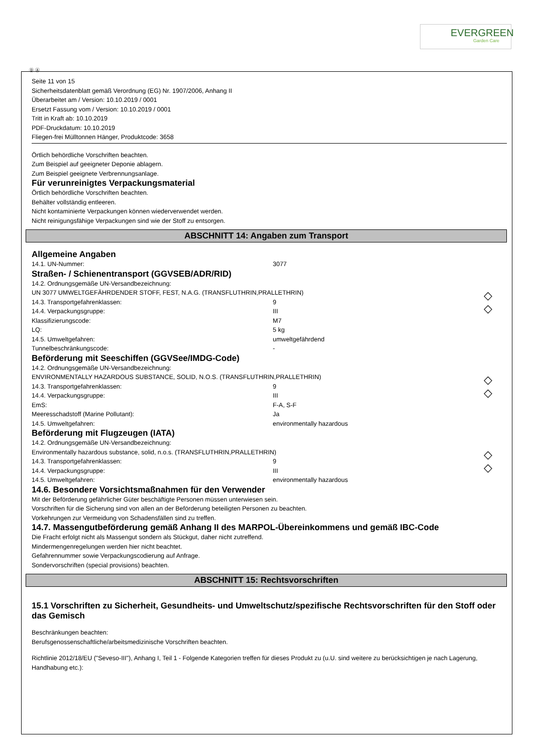EVERGREEN
Garden Care
Ⓓ Ⓐ
Seite 11 von 15
Sicherheitsdatenblatt gemäß Verordnung (EG) Nr. 1907/2006, Anhang II
Überarbeitet am / Version: 10.10.2019 / 0001
Ersetzt Fassung vom / Version: 10.10.2019 / 0001
Tritt in Kraft ab: 10.10.2019
PDF-Druckdatum: 10.10.2019
Fliegen-frei Mülltonnen Hänger, Produktcode: 3658
Örtlich behördliche Vorschriften beachten.
Zum Beispiel auf geeigneter Deponie ablagern.
Zum Beispiel geeignete Verbrennungsanlage.
Für verunreinigtes Verpackungsmaterial
Örtlich behördliche Vorschriften beachten.
Behälter vollständig entleeren.
Nicht kontaminierte Verpackungen können wiederverwendet werden.
Nicht reinigungsfähige Verpackungen sind wie der Stoff zu entsorgen.
ABSCHNITT 14: Angaben zum Transport
Allgemeine Angaben
14.1. UN-Nummer: 3077
Straßen- / Schienentransport (GGVSEB/ADR/RID)
◇
◇
14.2. Ordnungsgemäße UN-Versandbezeichnung:
UN 3077 UMWELTGEFÄHRDENDER STOFF, FEST, N.A.G. (TRANSFLUTHRIN,PRALLETHRIN)
14.3. Transportgefahrenklassen: 9
14.4. Verpackungsgruppe: III
Klassifizierungscode: M7
LQ: 5 kg
14.5. Umweltgefahren: umweltgefährdend
Tunnelbeschränkungscode: -
Beförderung mit Seeschiffen (GGVSee/IMDG-Code)
◇
◇
14.2. Ordnungsgemäße UN-Versandbezeichnung:
ENVIRONMENTALLY HAZARDOUS SUBSTANCE, SOLID, N.O.S. (TRANSFLUTHRIN,PRALLETHRIN)
14.3. Transportgefahrenklassen: 9
14.4. Verpackungsgruppe: III
EmS: F-A, S-F
Meeresschadstoff (Marine Pollutant): Ja
14.5. Umweltgefahren: environmentally hazardous
Beförderung mit Flugzeugen (IATA)
◇
◇
14.2. Ordnungsgemäße UN-Versandbezeichnung:
Environmentally hazardous substance, solid, n.o.s. (TRANSFLUTHRIN,PRALLETHRIN)
14.3. Transportgefahrenklassen: 9
14.4. Verpackungsgruppe: III
14.5. Umweltgefahren: environmentally hazardous
14.6. Besondere Vorsichtsmaßnahmen für den Verwender
Mit der Beförderung gefährlicher Güter beschäftigte Personen müssen unterwiesen sein.
Vorschriften für die Sicherung sind von allen an der Beförderung beteiligten Personen zu beachten.
Vorkehrungen zur Vermeidung von Schadensfällen sind zu treffen.
14.7. Massengutbeförderung gemäß Anhang II des MARPOL-Übereinkommens und gemäß IBC-Code
Die Fracht erfolgt nicht als Massengut sondern als Stückgut, daher nicht zutreffend.
Mindermengenregelungen werden hier nicht beachtet.
Gefahrennummer sowie Verpackungscodierung auf Anfrage.
Sondervorschriften (special provisions) beachten.
ABSCHNITT 15: Rechtsvorschriften
15.1 Vorschriften zu Sicherheit, Gesundheits- und Umweltschutz/spezifische Rechtsvorschriften für den Stoff oder das Gemisch
Beschränkungen beachten:
Berufsgenossenschaftliche/arbeitsmedizinische Vorschriften beachten.
Richtlinie 2012/18/EU ("Seveso-III"), Anhang I, Teil 1 - Folgende Kategorien treffen für dieses Produkt zu (u.U. sind weitere zu berücksichtigen je nach Lagerung, Handhabung etc.):